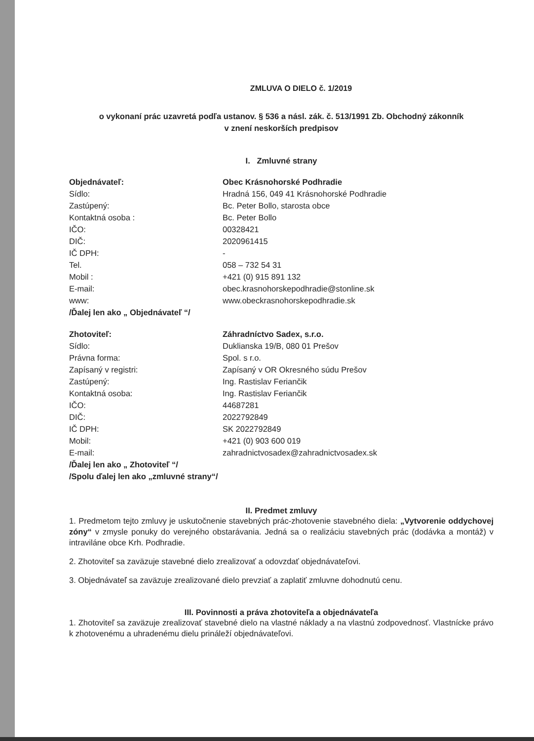ZMLUVA O DIELO č. 1/2019
o vykonaní prác uzavretá podľa ustanov. § 536 a násl. zák. č. 513/1991 Zb. Obchodný zákonník
v znení neskorších predpisov
I. Zmluvné strany
| Objednávateľ: | Obec Krásnohorské Podhradie |
| Sídlo: | Hradná 156, 049 41 Krásnohorské Podhradie |
| Zastúpený: | Bc. Peter Bollo, starosta obce |
| Kontaktná osoba : | Bc. Peter Bollo |
| IČO: | 00328421 |
| DIČ: | 2020961415 |
| IČ DPH: | - |
| Tel. | 058 – 732 54 31 |
| Mobil : | +421 (0) 915 891 132 |
| E-mail: | obec.krasnohorskepodhradie@stonline.sk |
| www: | www.obeckrasnohorskepodhradie.sk |
| /Ďalej len ako „ Objednávateľ “/ | |
| Zhotoviteľ: | Záhradníctvo Sadex, s.r.o. |
| Sídlo: | Duklianska 19/B, 080 01 Prešov |
| Právna forma: | Spol. s r.o. |
| Zapísaný v registri: | Zapísaný v OR Okresného súdu Prešov |
| Zastúpený: | Ing. Rastislav Feriančik |
| Kontaktná osoba: | Ing. Rastislav Feriančik |
| IČO: | 44687281 |
| DIČ: | 2022792849 |
| IČ DPH: | SK 2022792849 |
| Mobil: | +421 (0) 903 600 019 |
| E-mail: | zahradnictvosadex@zahradnictvosadex.sk |
| /Ďalej len ako „ Zhotoviteľ “/ | |
| /Spolu ďalej len ako „zmluvné strany“/ | |
II. Predmet zmluvy
1. Predmetom tejto zmluvy je uskutočnenie stavebných prác-zhotovenie stavebného diela: „Vytvorenie oddychovej zóny“ v zmysle ponuky do verejného obstarávania. Jedná sa o realizáciu stavebných prác (dodávka a montáž) v intraviláne obce Krh. Podhradie.
2. Zhotoviteľ sa zaväzuje stavebné dielo zrealizovať a odovzdať objednávateľovi.
3. Objednávateľ sa zaväzuje zrealizované dielo prevziať a zaplatiť zmluvne dohodnutú cenu.
III. Povinnosti a práva zhotoviteľa a objednávateľa
1. Zhotoviteľ sa zaväzuje zrealizovať stavebné dielo na vlastné náklady a na vlastnú zodpovednosť. Vlastnícke právo k zhotovenému a uhradenému dielu prináleží objednávateľovi.